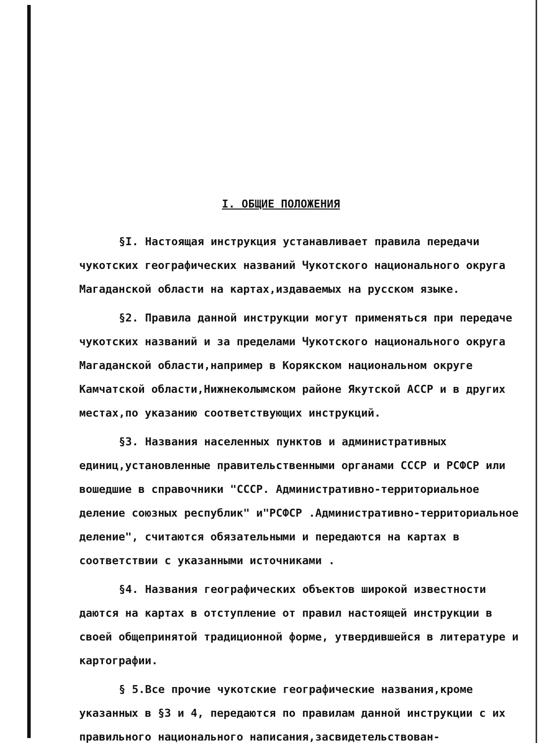I. ОБЩИЕ ПОЛОЖЕНИЯ
§I. Настоящая инструкция устанавливает правила передачи чукотских географических названий Чукотского национального округа Магаданской области на картах,издаваемых на русском языке.
§2. Правила данной инструкции могут применяться при передаче чукотских названий и за пределами Чукотского национального округа Магаданской области,например в Корякском национальном округе Камчатской области,Нижнеколымском районе Якутской АССР и в других местах,по указанию соответствующих инструкций.
§3. Названия населенных пунктов и административных единиц,установленные правительственными органами СССР и РСФСР или вошедшие в справочники "СССР. Административно-территориальное деление союзных республик" и"РСФСР .Административно-территориальное деление", считаются обязательными и передаются на картах в соответствии с указанными источниками .
§4. Названия географических объектов широкой известности даются на картах в отступление от правил настоящей инструкции в своей общепринятой традиционной форме, утвердившейся в литературе и картографии.
§ 5.Все прочие чукотские географические названия,кроме указанных в §3 и 4, передаются по правилам данной инструкции с их правильного национального написания,засвидетельствован-